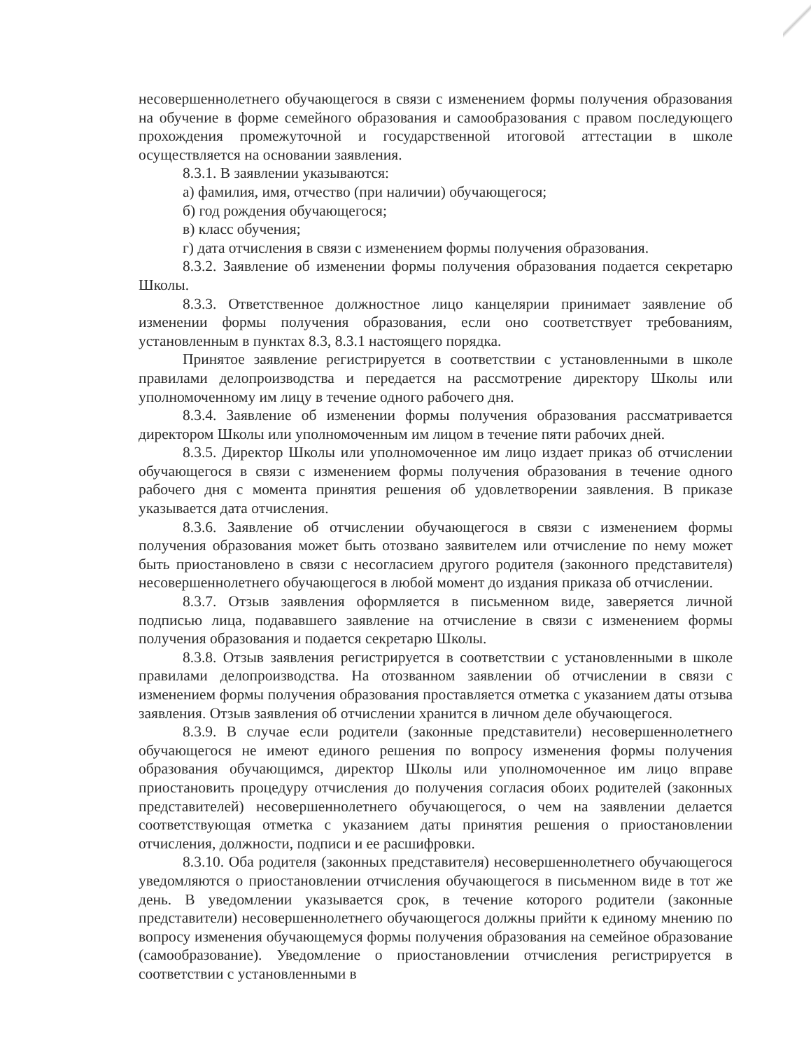несовершеннолетнего обучающегося в связи с изменением формы получения образования на обучение в форме семейного образования и самообразования с правом последующего прохождения промежуточной и государственной итоговой аттестации в школе осуществляется на основании заявления.
8.3.1. В заявлении указываются:
а) фамилия, имя, отчество (при наличии) обучающегося;
б) год рождения обучающегося;
в) класс обучения;
г) дата отчисления в связи с изменением формы получения образования.
8.3.2. Заявление об изменении формы получения образования подается секретарю Школы.
8.3.3. Ответственное должностное лицо канцелярии принимает заявление об изменении формы получения образования, если оно соответствует требованиям, установленным в пунктах 8.3, 8.3.1 настоящего порядка.
Принятое заявление регистрируется в соответствии с установленными в школе правилами делопроизводства и передается на рассмотрение директору Школы или уполномоченному им лицу в течение одного рабочего дня.
8.3.4. Заявление об изменении формы получения образования рассматривается директором Школы или уполномоченным им лицом в течение пяти рабочих дней.
8.3.5. Директор Школы или уполномоченное им лицо издает приказ об отчислении обучающегося в связи с изменением формы получения образования в течение одного рабочего дня с момента принятия решения об удовлетворении заявления. В приказе указывается дата отчисления.
8.3.6. Заявление об отчислении обучающегося в связи с изменением формы получения образования может быть отозвано заявителем или отчисление по нему может быть приостановлено в связи с несогласием другого родителя (законного представителя) несовершеннолетнего обучающегося в любой момент до издания приказа об отчислении.
8.3.7. Отзыв заявления оформляется в письменном виде, заверяется личной подписью лица, подававшего заявление на отчисление в связи с изменением формы получения образования и подается секретарю Школы.
8.3.8. Отзыв заявления регистрируется в соответствии с установленными в школе правилами делопроизводства. На отозванном заявлении об отчислении в связи с изменением формы получения образования проставляется отметка с указанием даты отзыва заявления. Отзыв заявления об отчислении хранится в личном деле обучающегося.
8.3.9. В случае если родители (законные представители) несовершеннолетнего обучающегося не имеют единого решения по вопросу изменения формы получения образования обучающимся, директор Школы или уполномоченное им лицо вправе приостановить процедуру отчисления до получения согласия обоих родителей (законных представителей) несовершеннолетнего обучающегося, о чем на заявлении делается соответствующая отметка с указанием даты принятия решения о приостановлении отчисления, должности, подписи и ее расшифровки.
8.3.10. Оба родителя (законных представителя) несовершеннолетнего обучающегося уведомляются о приостановлении отчисления обучающегося в письменном виде в тот же день. В уведомлении указывается срок, в течение которого родители (законные представители) несовершеннолетнего обучающегося должны прийти к единому мнению по вопросу изменения обучающемуся формы получения образования на семейное образование (самообразование). Уведомление о приостановлении отчисления регистрируется в соответствии с установленными в